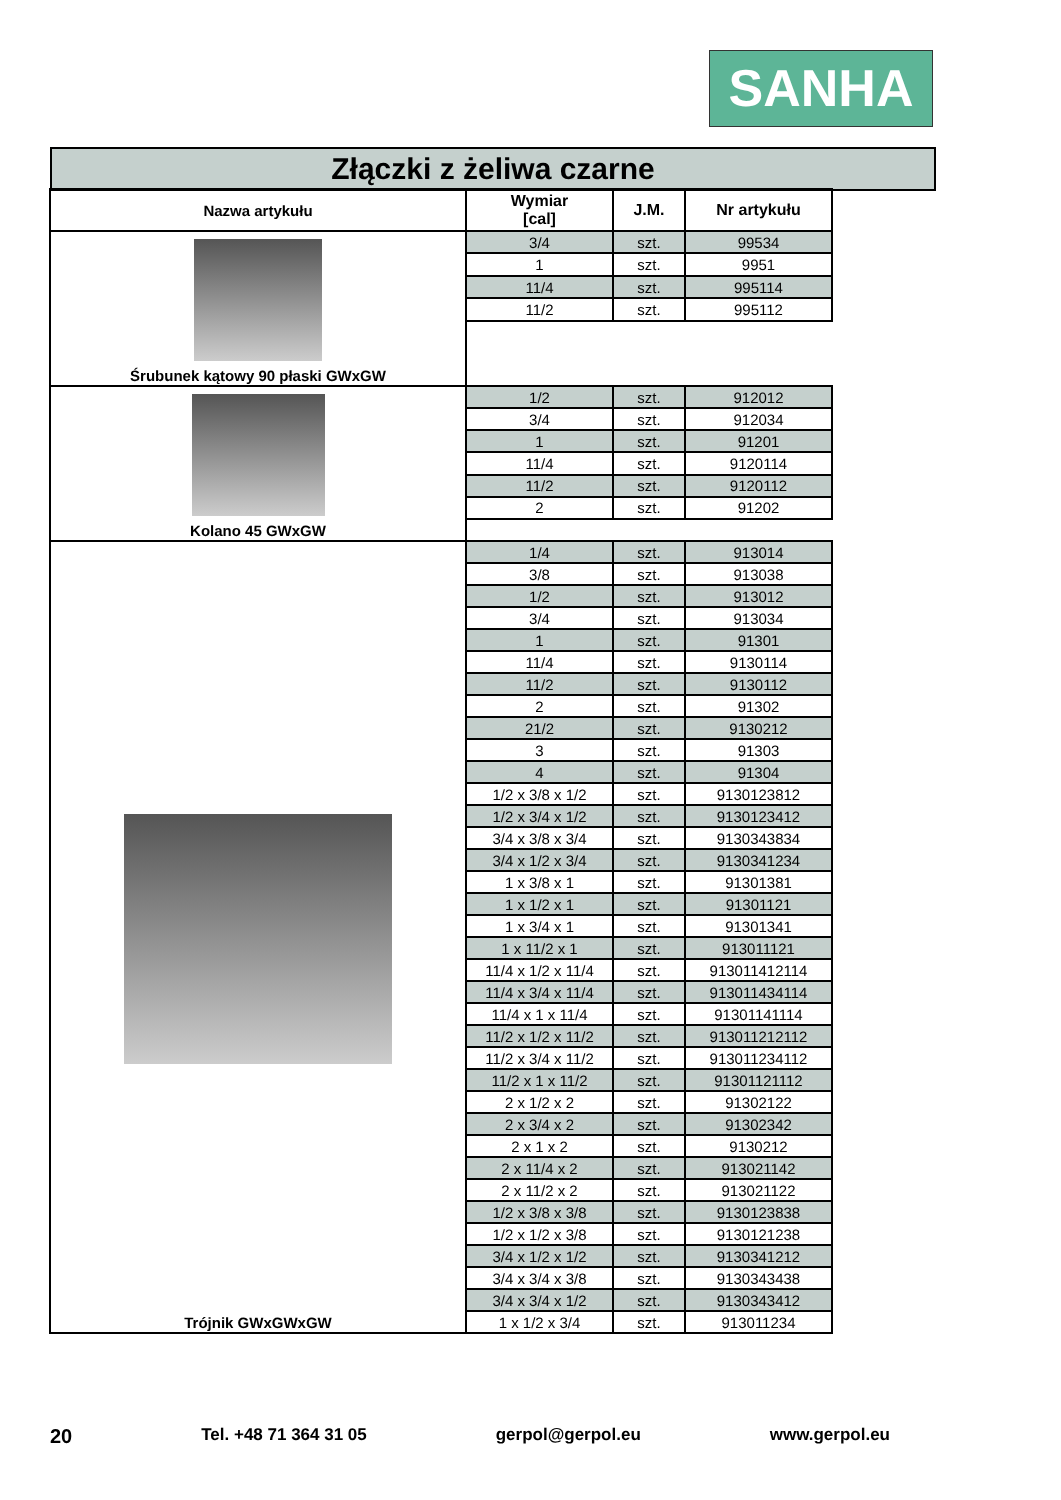SANHA
Złączki z żeliwa czarne
| Nazwa artykułu | Wymiar [cal] | J.M. | Nr artykułu |
| --- | --- | --- | --- |
| Śrubunek kątowy 90 płaski GWxGW | 3/4 | szt. | 99534 |
| | 1 | szt. | 9951 |
| | 11/4 | szt. | 995114 |
| | 11/2 | szt. | 995112 |
| Kolano 45 GWxGW | 1/2 | szt. | 912012 |
| | 3/4 | szt. | 912034 |
| | 1 | szt. | 91201 |
| | 11/4 | szt. | 9120114 |
| | 11/2 | szt. | 9120112 |
| | 2 | szt. | 91202 |
| Trójnik GWxGWxGW | 1/4 | szt. | 913014 |
| | 3/8 | szt. | 913038 |
| | 1/2 | szt. | 913012 |
| | 3/4 | szt. | 913034 |
| | 1 | szt. | 91301 |
| | 11/4 | szt. | 9130114 |
| | 11/2 | szt. | 9130112 |
| | 2 | szt. | 91302 |
| | 21/2 | szt. | 9130212 |
| | 3 | szt. | 91303 |
| | 4 | szt. | 91304 |
| | 1/2 x 3/8 x 1/2 | szt. | 9130123812 |
| | 1/2 x 3/4 x 1/2 | szt. | 9130123412 |
| | 3/4 x 3/8 x 3/4 | szt. | 9130343834 |
| | 3/4 x 1/2 x 3/4 | szt. | 9130341234 |
| | 1 x 3/8 x 1 | szt. | 91301381 |
| | 1 x 1/2 x 1 | szt. | 91301121 |
| | 1 x 3/4 x 1 | szt. | 91301341 |
| | 1 x 11/2 x 1 | szt. | 913011121 |
| | 11/4 x 1/2 x 11/4 | szt. | 913011412114 |
| | 11/4 x 3/4 x 11/4 | szt. | 913011434114 |
| | 11/4 x 1 x 11/4 | szt. | 91301141114 |
| | 11/2 x 1/2 x 11/2 | szt. | 913011212112 |
| | 11/2 x 3/4 x 11/2 | szt. | 913011234112 |
| | 11/2 x 1 x 11/2 | szt. | 91301121112 |
| | 2 x 1/2 x 2 | szt. | 91302122 |
| | 2 x 3/4 x 2 | szt. | 91302342 |
| | 2 x 1 x 2 | szt. | 9130212 |
| | 2 x 11/4 x 2 | szt. | 913021142 |
| | 2 x 11/2 x 2 | szt. | 913021122 |
| | 1/2 x 3/8 x 3/8 | szt. | 9130123838 |
| | 1/2 x 1/2 x 3/8 | szt. | 9130121238 |
| | 3/4 x 1/2 x 1/2 | szt. | 9130341212 |
| | 3/4 x 3/4 x 3/8 | szt. | 9130343438 |
| | 3/4 x 3/4 x 1/2 | szt. | 9130343412 |
| | 1 x 1/2 x 3/4 | szt. | 913011234 |
20 Tel. +48 71 364 31 05 gerpol@gerpol.eu www.gerpol.eu